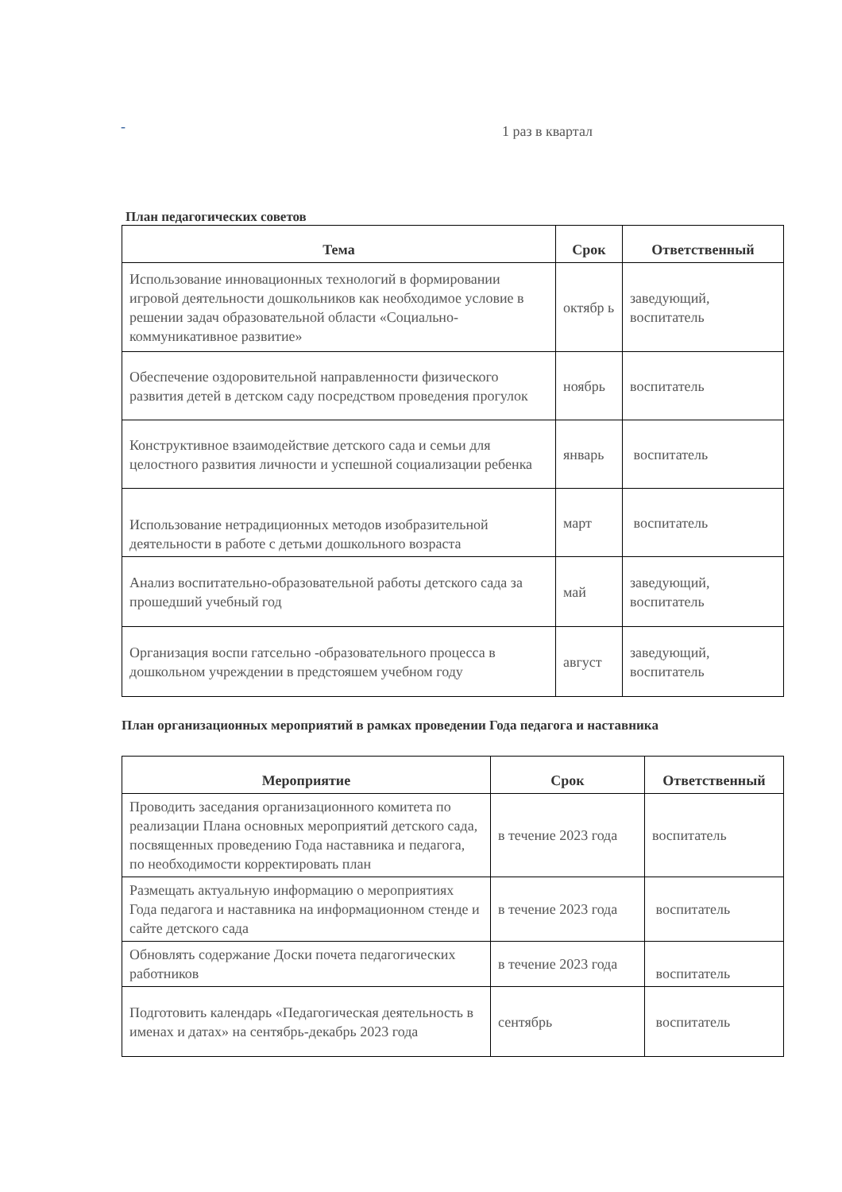- 1 раз в квартал
План педагогических советов
| Тема | Срок | Ответственный |
| --- | --- | --- |
| Использование инновационных технологий в формировании игровой деятельности дошкольников как необходимое условие в решении задач образовательной области «Социально-коммуникативное развитие» | октябр ь | заведующий, воспитатель |
| Обеспечение оздоровительной направленности физического развития детей в детском саду посредством проведения прогулок | ноябрь | воспитатель |
| Конструктивное взаимодействие детского сада и семьи для целостного развития личности и успешной социализации ребенка | январь | воспитатель |
| Использование нетрадиционных методов изобразительной деятельности в работе с детьми дошкольного возраста | март | воспитатель |
| Анализ воспитательно-образовательной работы детского сада за прошедший учебный год | май | заведующий, воспитатель |
| Организация воспи гатсельно -образовательного процесса в дошкольном учреждении в предстояшем учебном году | август | заведующий, воспитатель |
План организационных мероприятий в рамках проведении Года педагога и наставника
| Мероприятие | Срок | Ответственный |
| --- | --- | --- |
| Проводить заседания организационного комитета по реализации Плана основных мероприятий детского сада, посвященных проведению Года наставника и педагога, по необходимости корректировать план | в течение 2023 года | воспитатель |
| Размещать актуальную информацию о мероприятиях Года педагога и наставника на информационном стенде и сайте детского сада | в течение 2023 года | воспитатель |
| Обновлять содержание Доски почета педагогических работников | в течение 2023 года | воспитатель |
| Подготовить календарь «Педагогическая деятельность в именах и датах» на сентябрь-декабрь 2023 года | сентябрь | воспитатель |